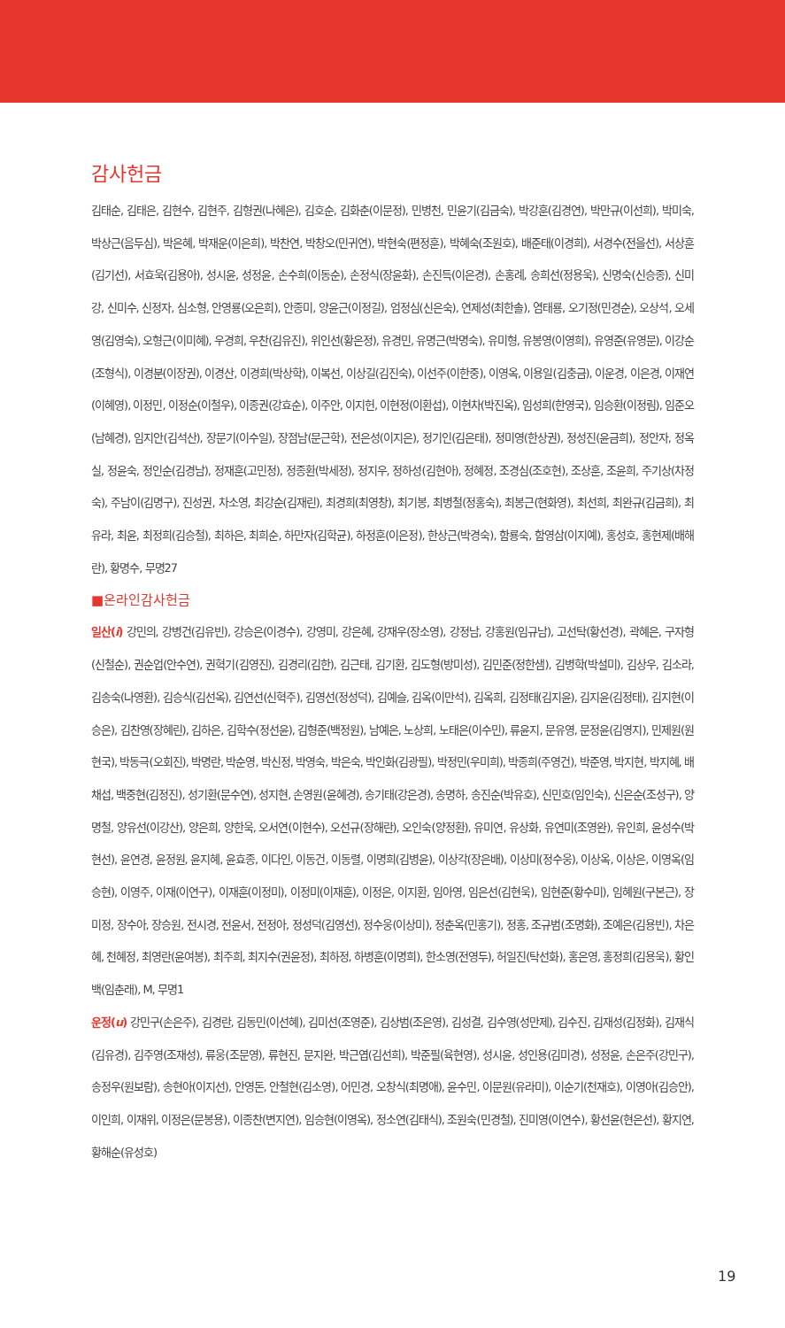감사헌금
김태순, 김태은, 김현수, 김현주, 김형권(나혜은), 김호순, 김화춘(이문정), 민병천, 민윤기(김금숙), 박강훈(김경연), 박만규(이선희), 박미숙, 박상근(음두심), 박은혜, 박재운(이은희), 박찬연, 박창오(민귀연), 박현숙(편정훈), 박혜숙(조원호), 배준태(이경희), 서경수(전을선), 서상훈(김기선), 서효욱(김용아), 성시윤, 성정윤, 손수희(이동순), 손정식(장윤화), 손진득(이은경), 손홍례, 송희선(정용욱), 신명숙(신승종), 신미강, 신미수, 신정자, 심소형, 안영룡(오은희), 안종미, 양윤근(이정길), 엄정심(신은숙), 연제성(최한솔), 염태룡, 오기정(민경순), 오상석, 오세영(김영숙), 오형근(이미혜), 우경희, 우찬(김유진), 위인선(황은정), 유경민, 유명근(박명숙), 유미형, 유봉영(이영희), 유영준(유영문), 이강순(조형식), 이경분(이장권), 이경산, 이경희(박상학), 이복선, 이상길(김진숙), 이선주(이한중), 이영옥, 이용일(김충금), 이운경, 이은경, 이재연(이혜영), 이정민, 이정순(이철우), 이종권(강효순), 이주안, 이지헌, 이현정(이환섭), 이현차(박진옥), 임성희(한영국), 임승환(이정림), 임준오(남혜경), 임지안(김석산), 장문기(이수일), 장점남(문근학), 전은성(이지은), 정기인(김은태), 정미영(한상권), 정성진(윤금희), 정안자, 정옥실, 정윤숙, 정인순(김경남), 정재훈(고민정), 정종환(박세정), 정지우, 정하성(김현아), 정혜정, 조경심(조호현), 조상훈, 조윤희, 주기상(차정숙), 주남이(김명구), 진성권, 차소영, 최강순(김재린), 최경희(최영창), 최기봉, 최병철(정홍숙), 최봉근(현화영), 최선희, 최완규(김금희), 최유라, 최윤, 최정희(김승철), 최하은, 최희순, 하만자(김학균), 하정훈(이은정), 한상근(박경숙), 함룡숙, 함영삼(이지예), 홍성호, 홍현제(배해란), 황명수, 무명27
■온라인감사헌금
일산(i) 강민의, 강병건(김유빈), 강승은(이경수), 강영미, 강은혜, 강재우(장소영), 강정남, 강홍원(임규남), 고선탁(황선경), 곽혜은, 구자형(신철순), 권순업(안수연), 권혁기(김영진), 김경리(김한), 김근태, 김기환, 김도형(방미성), 김민준(정한샘), 김병학(박설미), 김상우, 김소라, 김송숙(나영환), 김승식(김선옥), 김연선(신혁주), 김영선(정성덕), 김예슬, 김옥(이만석), 김옥희, 김정태(김지윤), 김지윤(김정태), 김지현(이승은), 김찬영(장혜린), 김하은, 김학수(정선윤), 김형준(백정원), 남예은, 노상희, 노태은(이수민), 류윤지, 문유영, 문정윤(김영지), 민제원(원현국), 박동극(오회진), 박명란, 박순영, 박신정, 박영숙, 박은숙, 박인화(김광필), 박정민(우미희), 박종희(주영건), 박준영, 박지현, 박지혜, 배채섭, 백중현(김정진), 성기환(문수연), 성지현, 손영원(윤혜경), 송기태(강은경), 송명하, 송진순(박유호), 신민호(임인숙), 신은순(조성구), 양명철, 양유선(이강산), 양은희, 양한욱, 오서연(이현수), 오선규(장해란), 오인숙(양정환), 유미연, 유상화, 유연미(조영완), 유인희, 윤성수(박현선), 윤연경, 윤정원, 윤지혜, 윤효종, 이다인, 이동건, 이동렬, 이명희(김병윤), 이상각(장은배), 이상미(정수웅), 이상옥, 이상은, 이영옥(임승현), 이영주, 이재(이연구), 이재훈(이정미), 이정미(이재훈), 이정은, 이지환, 임아영, 임은선(김현욱), 임현준(황수미), 임혜원(구본근), 장미정, 장수아, 장승원, 전시경, 전윤서, 전정아, 정성덕(김영선), 정수웅(이상미), 정춘옥(민홍기), 정홍, 조규범(조명화), 조예은(김용빈), 차은혜, 천혜정, 최영란(윤여봉), 최주희, 최지수(권윤정), 최하정, 하병훈(이명희), 한소영(전영두), 허일진(탁선화), 홍은영, 홍정희(김용욱), 황인백(임춘래), M, 무명1
운정(u) 강민구(손은주), 김경란, 김동민(이선혜), 김미선(조영준), 김상범(조은영), 김성결, 김수영(성만제), 김수진, 김재성(김정화), 김재식(김유경), 김주영(조재성), 류웅(조문영), 류현진, 문지완, 박근엽(김선희), 박준필(육현영), 성시윤, 성인용(김미경), 성정윤, 손은주(강민구), 송정우(원보람), 송현아(이지선), 안영돈, 안철현(김소영), 어민경, 오창식(최명애), 윤수민, 이문원(유라미), 이순기(천재호), 이영아(김승안), 이인희, 이재위, 이정은(문봉용), 이종찬(변지연), 임승현(이영옥), 정소연(김태식), 조원숙(민경철), 진미영(이연수), 황선윤(현은선), 황지연, 황해순(유성호)
19